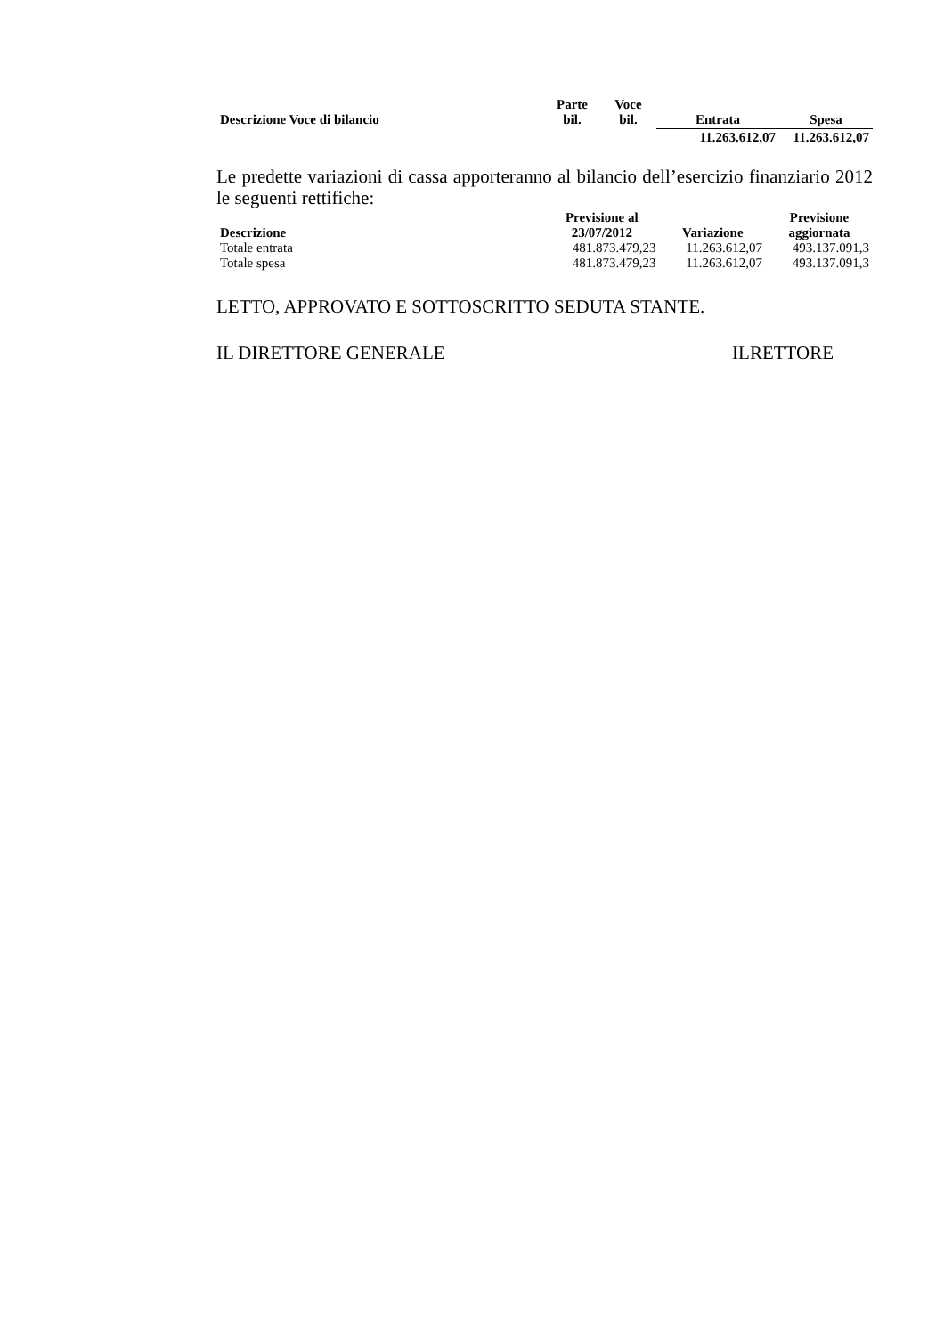| Descrizione Voce di bilancio | Parte bil. | Voce bil. | Entrata | Spesa |
| --- | --- | --- | --- | --- |
| | | | 11.263.612,07 | 11.263.612,07 |
Le predette variazioni di cassa apporteranno al bilancio dell’esercizio finanziario 2012 le seguenti rettifiche:
| Descrizione | Previsione al 23/07/2012 | Variazione | Previsione aggiornata |
| --- | --- | --- | --- |
| Totale entrata | 481.873.479,23 | 11.263.612,07 | 493.137.091,3 |
| Totale spesa | 481.873.479,23 | 11.263.612,07 | 493.137.091,3 |
LETTO, APPROVATO E SOTTOSCRITTO SEDUTA STANTE.
IL DIRETTORE GENERALE ILRETTORE